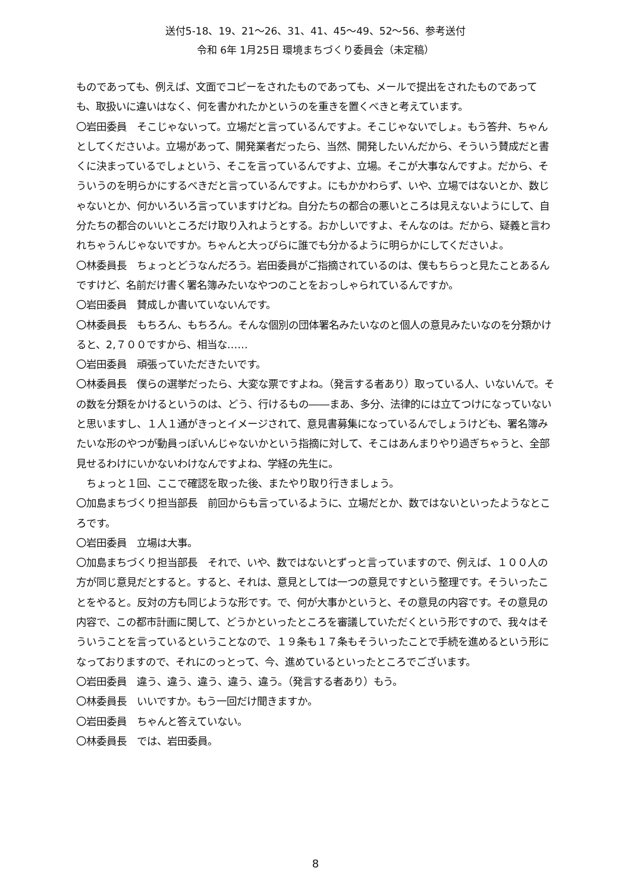送付5-18、19、21～26、31、41、45～49、52～56、参考送付
令和 6年 1月25日 環境まちづくり委員会（未定稿）
ものであっても、例えば、文面でコピーをされたものであっても、メールで提出をされたものであっても、取扱いに違いはなく、何を書かれたかというのを重きを置くべきと考えています。
〇岩田委員　そこじゃないって。立場だと言っているんですよ。そこじゃないでしょ。もう答弁、ちゃんとしてくださいよ。立場があって、開発業者だったら、当然、開発したいんだから、そういう賛成だと書くに決まっているでしょという、そこを言っているんですよ、立場。そこが大事なんですよ。だから、そういうのを明らかにするべきだと言っているんですよ。にもかかわらず、いや、立場ではないとか、数じゃないとか、何かいろいろ言っていますけどね。自分たちの都合の悪いところは見えないようにして、自分たちの都合のいいところだけ取り入れようとする。おかしいですよ、そんなのは。だから、疑義と言われちゃうんじゃないですか。ちゃんと大っぴらに誰でも分かるように明らかにしてくださいよ。
〇林委員長　ちょっとどうなんだろう。岩田委員がご指摘されているのは、僕もちらっと見たことあるんですけど、名前だけ書く署名簿みたいなやつのことをおっしゃられているんですか。
〇岩田委員　賛成しか書いていないんです。
〇林委員長　もちろん、もちろん。そんな個別の団体署名みたいなのと個人の意見みたいなのを分類かけると、2,７００ですから、相当な……
〇岩田委員　頑張っていただきたいです。
〇林委員長　僕らの選挙だったら、大変な票ですよね。（発言する者あり）取っている人、いないんで。その数を分類をかけるというのは、どう、行けるもの――まあ、多分、法律的には立てつけになっていないと思いますし、１人１通がきっとイメージされて、意見書募集になっているんでしょうけども、署名簿みたいな形のやつが動員っぽいんじゃないかという指摘に対して、そこはあんまりやり過ぎちゃうと、全部見せるわけにいかないわけなんですよね、学経の先生に。
　ちょっと１回、ここで確認を取った後、またやり取り行きましょう。
〇加島まちづくり担当部長　前回からも言っているように、立場だとか、数ではないといったようなところです。
〇岩田委員　立場は大事。
〇加島まちづくり担当部長　それで、いや、数ではないとずっと言っていますので、例えば、１００人の方が同じ意見だとすると。すると、それは、意見としては一つの意見ですという整理です。そういったことをやると。反対の方も同じような形です。で、何が大事かというと、その意見の内容です。その意見の内容で、この都市計画に関して、どうかといったところを審議していただくという形ですので、我々はそういうことを言っているということなので、１９条も１７条もそういったことで手続を進めるという形になっておりますので、それにのっとって、今、進めているといったところでございます。
〇岩田委員　違う、違う、違う、違う、違う。（発言する者あり）もう。
〇林委員長　いいですか。もう一回だけ聞きますか。
〇岩田委員　ちゃんと答えていない。
〇林委員長　では、岩田委員。
8